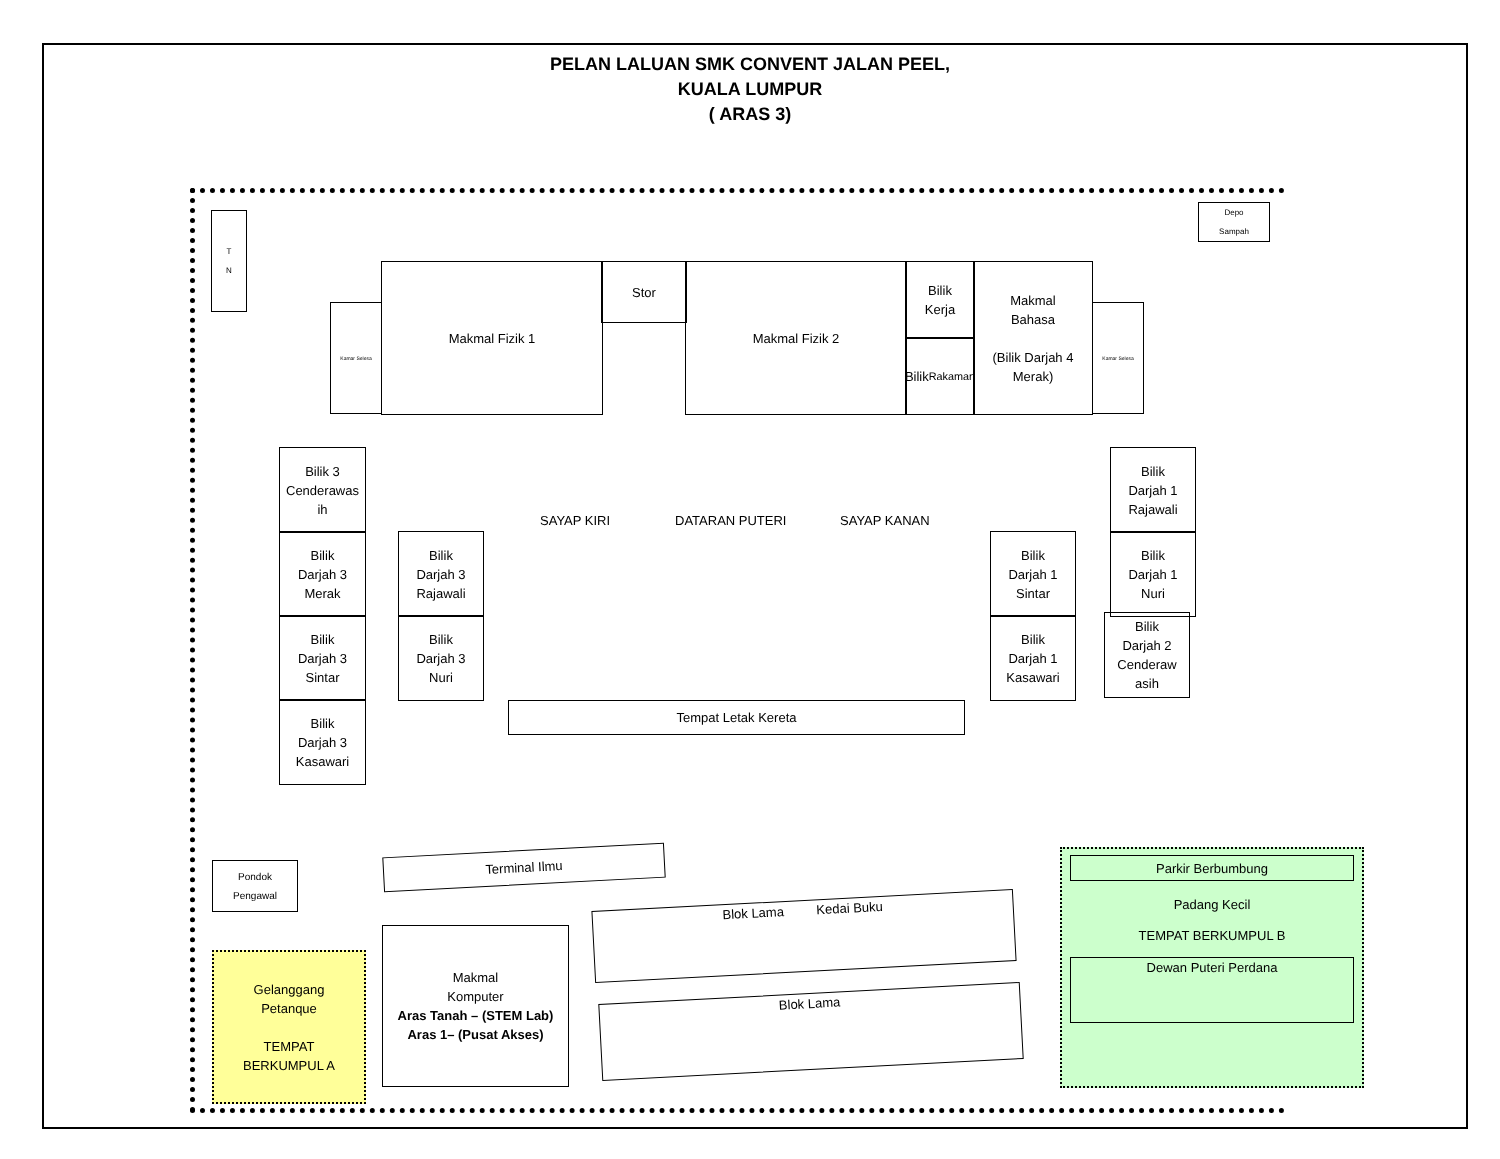PELAN LALUAN SMK CONVENT JALAN PEEL,
KUALA LUMPUR
( ARAS 3)
T
N
Depo
Sampah
Makmal Fizik 1 Stor Makmal Fizik 2
Bilik
Kerja
Bilik
Rakaman
Makmal
Bahasa
(Bilik Darjah 4
Merak)
Kamar Selesa Kamar Selesa
Bilik 3
Cenderawas
ih
Bilik
Darjah 3
Merak
Bilik
Darjah 3
Sintar
Bilik
Darjah 3
Kasawari
Bilik
Darjah 3
Rajawali
Bilik
Darjah 3
Nuri
SAYAP KIRI DATARAN PUTERI SAYAP KANAN
Tempat Letak Kereta
Bilik
Darjah 1
Sintar
Bilik
Darjah 1
Kasawari
Bilik
Darjah 1
Rajawali
Bilik
Darjah 1
Nuri
Bilik
Darjah 2
Cenderaw
asih
Pondok
Pengawal
Terminal Ilmu
Makmal
Komputer
Aras Tanah – (STEM Lab)
Aras 1– (Pusat Akses)
Blok Lama Kedai Buku
Blok Lama
Gelanggang
Petanque
TEMPAT
BERKUMPUL A
Parkir Berbumbung
Padang Kecil
TEMPAT BERKUMPUL B
Dewan Puteri Perdana